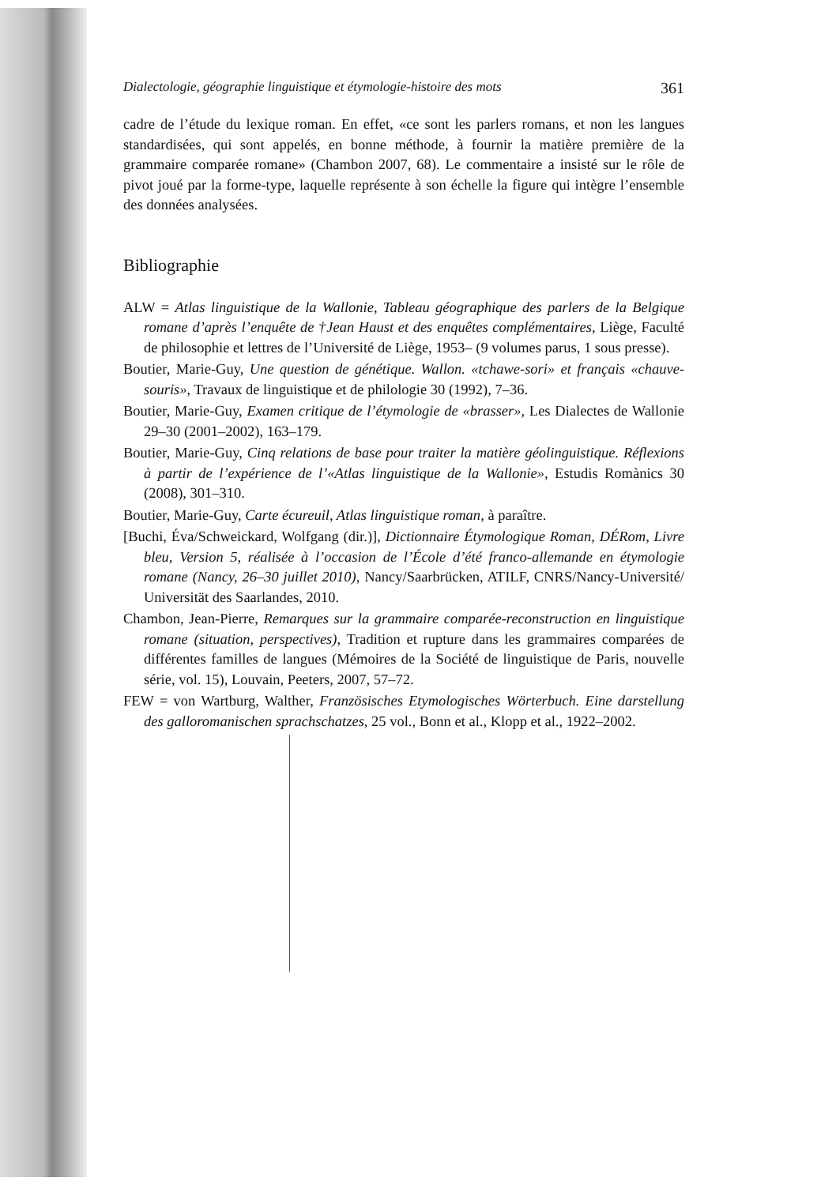Dialectologie, géographie linguistique et étymologie-histoire des mots 361
cadre de l’étude du lexique roman. En effet, «ce sont les parlers romans, et non les langues standardisées, qui sont appelés, en bonne méthode, à fournir la matière première de la grammaire comparée romane» (Chambon 2007, 68). Le commentaire a insisté sur le rôle de pivot joué par la forme-type, laquelle représente à son échelle la figure qui intègre l’ensemble des données analysées.
Bibliographie
ALW = Atlas linguistique de la Wallonie, Tableau géographique des parlers de la Belgique romane d’après l’enquête de †Jean Haust et des enquêtes complémentaires, Liège, Faculté de philosophie et lettres de l’Université de Liège, 1953– (9 volumes parus, 1 sous presse).
Boutier, Marie-Guy, Une question de génétique. Wallon. «tchawe-sori» et français «chauve-souris», Travaux de linguistique et de philologie 30 (1992), 7–36.
Boutier, Marie-Guy, Examen critique de l’étymologie de «brasser», Les Dialectes de Wallonie 29–30 (2001–2002), 163–179.
Boutier, Marie-Guy, Cinq relations de base pour traiter la matière géolinguistique. Réflexions à partir de l’expérience de l’«Atlas linguistique de la Wallonie», Estudis Romànics 30 (2008), 301–310.
Boutier, Marie-Guy, Carte écureuil, Atlas linguistique roman, à paraître.
[Buchi, Éva/Schweickard, Wolfgang (dir.)], Dictionnaire Étymologique Roman, DÉRom, Livre bleu, Version 5, réalisée à l’occasion de l’École d’été franco-allemande en étymologie romane (Nancy, 26–30 juillet 2010), Nancy/Saarbrücken, ATILF, CNRS/Nancy-Université/ Universität des Saarlandes, 2010.
Chambon, Jean-Pierre, Remarques sur la grammaire comparée-reconstruction en linguistique romane (situation, perspectives), Tradition et rupture dans les grammaires comparées de différentes familles de langues (Mémoires de la Société de linguistique de Paris, nouvelle série, vol. 15), Louvain, Peeters, 2007, 57–72.
FEW = von Wartburg, Walther, Französisches Etymologisches Wörterbuch. Eine darstellung des galloromanischen sprachschatzes, 25 vol., Bonn et al., Klopp et al., 1922–2002.